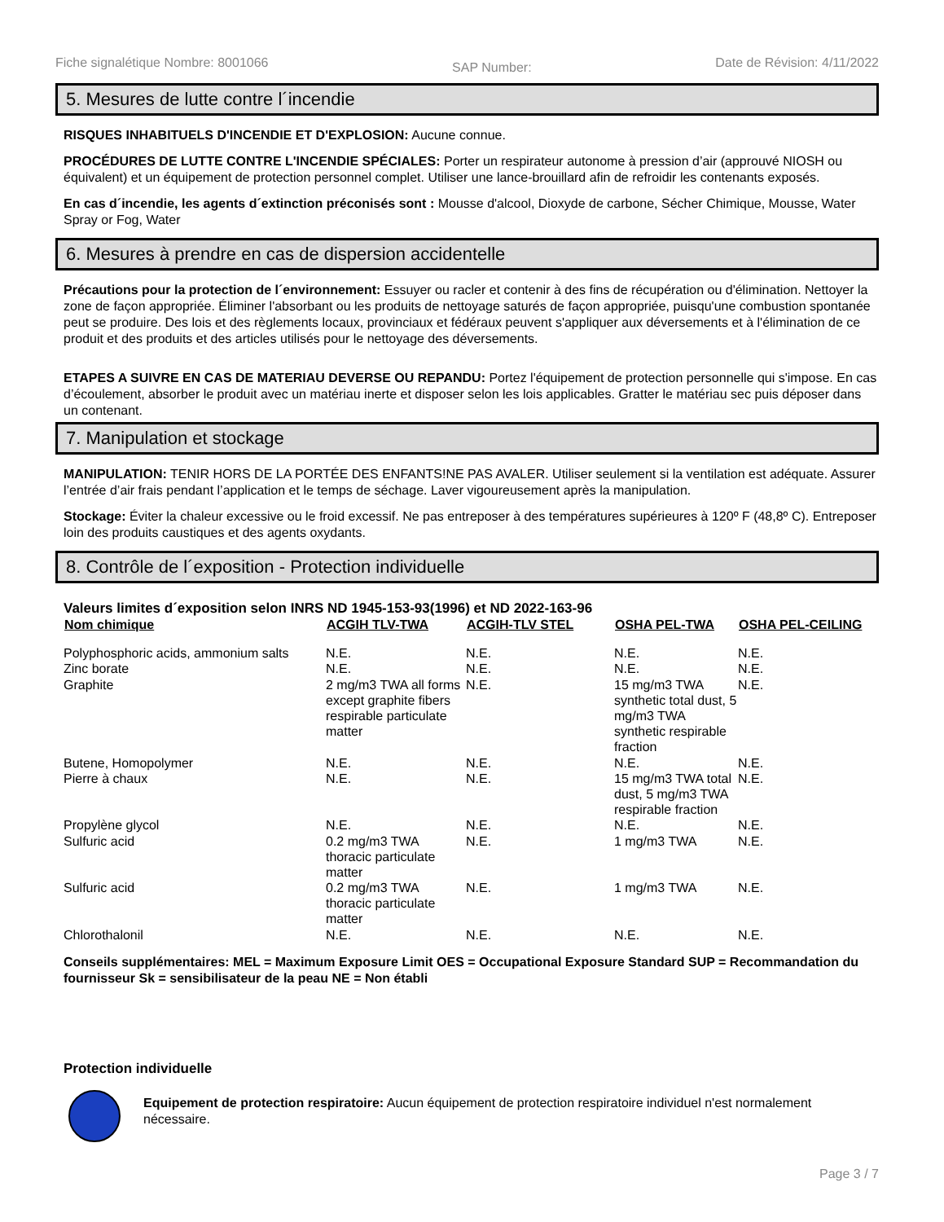Fiche signalétique Nombre: 8001066 SAP Number: Date de Révision: 4/11/2022
5. Mesures de lutte contre l´incendie
RISQUES INHABITUELS D'INCENDIE ET D'EXPLOSION: Aucune connue.
PROCÉDURES DE LUTTE CONTRE L'INCENDIE SPÉCIALES: Porter un respirateur autonome à pression d’air (approuvé NIOSH ou équivalent) et un équipement de protection personnel complet. Utiliser une lance-brouillard afin de refroidir les contenants exposés.
En cas d´incendie, les agents d´extinction préconisés sont : Mousse d'alcool, Dioxyde de carbone, Sécher Chimique, Mousse, Water Spray or Fog, Water
6. Mesures à prendre en cas de dispersion accidentelle
Précautions pour la protection de l´environnement: Essuyer ou racler et contenir à des fins de récupération ou d'élimination. Nettoyer la zone de façon appropriée. Éliminer l'absorbant ou les produits de nettoyage saturés de façon appropriée, puisqu'une combustion spontanée peut se produire. Des lois et des règlements locaux, provinciaux et fédéraux peuvent s'appliquer aux déversements et à l'élimination de ce produit et des produits et des articles utilisés pour le nettoyage des déversements.
ETAPES A SUIVRE EN CAS DE MATERIAU DEVERSE OU REPANDU: Portez l'équipement de protection personnelle qui s'impose. En cas d’écoulement, absorber le produit avec un matériau inerte et disposer selon les lois applicables. Gratter le matériau sec puis déposer dans un contenant.
7. Manipulation et stockage
MANIPULATION: TENIR HORS DE LA PORTÉE DES ENFANTS!NE PAS AVALER. Utiliser seulement si la ventilation est adéquate. Assurer l’entrée d’air frais pendant l’application et le temps de séchage. Laver vigoureusement après la manipulation.
Stockage: Éviter la chaleur excessive ou le froid excessif. Ne pas entreposer à des températures supérieures à 120º F (48,8º C). Entreposer loin des produits caustiques et des agents oxydants.
8. Contrôle de l´exposition - Protection individuelle
Valeurs limites d´exposition selon INRS ND 1945-153-93(1996) et ND 2022-163-96
| Nom chimique | ACGIH TLV-TWA | ACGIH-TLV STEL | OSHA PEL-TWA | OSHA PEL-CEILING |
| --- | --- | --- | --- | --- |
| Polyphosphoric acids, ammonium salts | N.E. | N.E. | N.E. | N.E. |
| Zinc borate | N.E. | N.E. | N.E. | N.E. |
| Graphite | 2 mg/m3 TWA all forms except graphite fibers respirable particulate matter | N.E. | 15 mg/m3 TWA synthetic total dust, 5 mg/m3 TWA synthetic respirable fraction | N.E. |
| Butene, Homopolymer | N.E. | N.E. | N.E. | N.E. |
| Pierre à chaux | N.E. | N.E. | 15 mg/m3 TWA total dust, 5 mg/m3 TWA respirable fraction | N.E. |
| Propylène glycol | N.E. | N.E. | N.E. | N.E. |
| Sulfuric acid | 0.2 mg/m3 TWA thoracic particulate matter | N.E. | 1 mg/m3 TWA | N.E. |
| Sulfuric acid | 0.2 mg/m3 TWA thoracic particulate matter | N.E. | 1 mg/m3 TWA | N.E. |
| Chlorothalonil | N.E. | N.E. | N.E. | N.E. |
Conseils supplémentaires: MEL = Maximum Exposure Limit OES = Occupational Exposure Standard SUP = Recommandation du fournisseur Sk = sensibilisateur de la peau NE = Non établi
Protection individuelle
Equipement de protection respiratoire: Aucun équipement de protection respiratoire individuel n'est normalement nécessaire.
Page 3 / 7